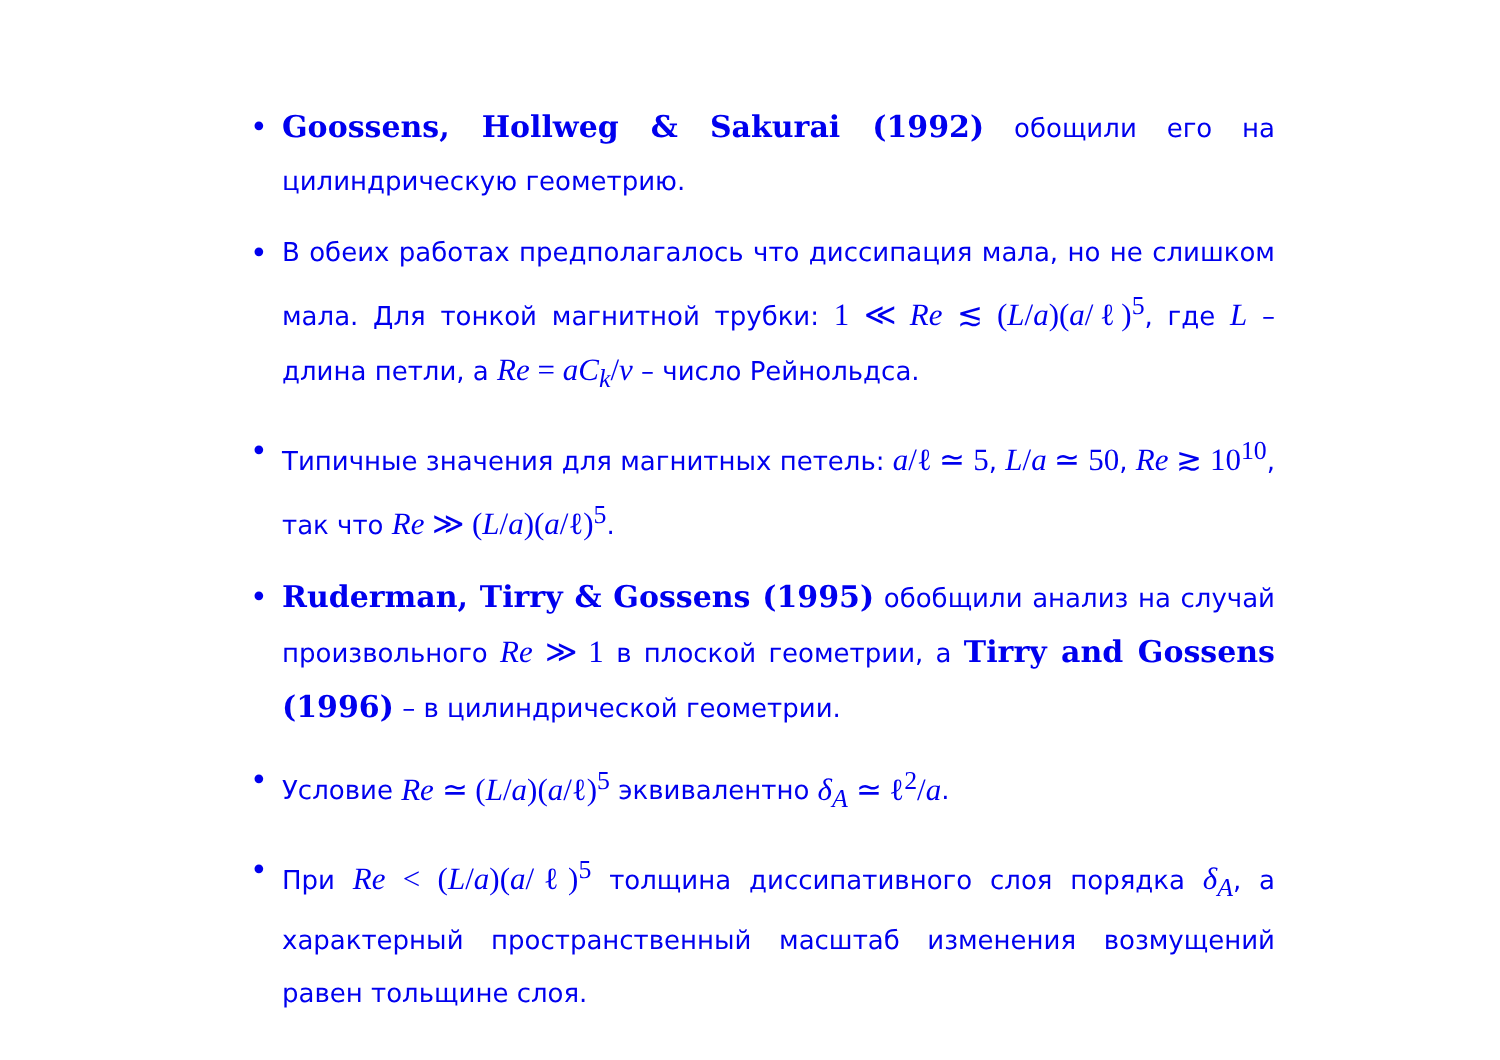• Goossens, Hollweg & Sakurai (1992) обощили его на цилиндрическую геометрию.
• В обеих работах предполагалось что диссипация мала, но не слишком мала. Для тонкой магнитной трубки: 1 ≪ Re ≲ (L/a)(a/ℓ)<sup>5</sup>, где L – длина петли, а Re = aC<sub>k</sub>/ν – число Рейнольдса.
• Типичные значения для магнитных петель: a/ℓ ≃ 5, L/a ≃ 50, Re ≳ 10<sup>10</sup>, так что Re ≫ (L/a)(a/ℓ)<sup>5</sup>.
• Ruderman, Tirry & Gossens (1995) обобщили анализ на случай произвольного Re ≫ 1 в плоской геометрии, а Tirry and Gossens (1996) – в цилиндрической геометрии.
• Условие Re ≃ (L/a)(a/ℓ)<sup>5</sup> эквивалентно δ<sub>A</sub> ≃ ℓ<sup>2</sup>/a.
• При Re < (L/a)(a/ℓ)<sup>5</sup> толщина диссипативного слоя порядка δ<sub>A</sub>, а характерный пространственный масштаб изменения возмущений равен тольщине слоя.